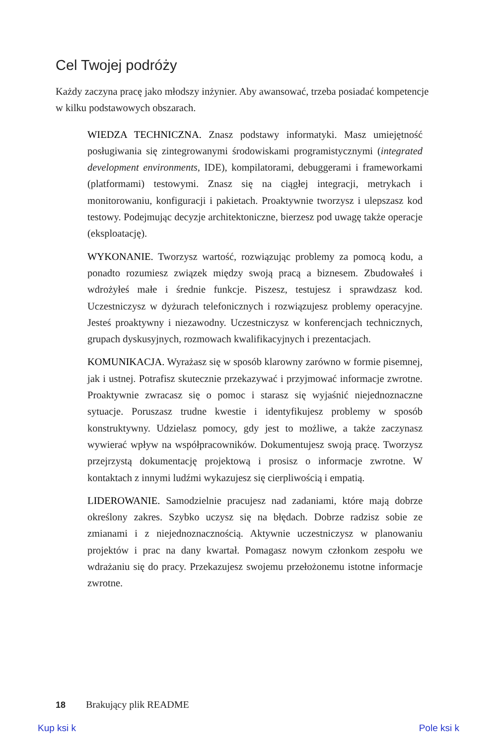Cel Twojej podróży
Każdy zaczyna pracę jako młodszy inżynier. Aby awansować, trzeba posiadać kompetencje w kilku podstawowych obszarach.
WIEDZA TECHNICZNA. Znasz podstawy informatyki. Masz umiejętność posługiwania się zintegrowanymi środowiskami programistycznymi (integrated development environments, IDE), kompilatorami, debuggerami i frameworkami (platformami) testowymi. Znasz się na ciągłej integracji, metrykach i monitorowaniu, konfiguracji i pakietach. Proaktywnie tworzysz i ulepszasz kod testowy. Podejmując decyzje architektoniczne, bierzesz pod uwagę także operacje (eksploatację).
WYKONANIE. Tworzysz wartość, rozwiązując problemy za pomocą kodu, a ponadto rozumiesz związek między swoją pracą a biznesem. Zbudowałeś i wdrożyłeś małe i średnie funkcje. Piszesz, testujesz i sprawdzasz kod. Uczestniczysz w dyżurach telefonicznych i rozwiązujesz problemy operacyjne. Jesteś proaktywny i niezawodny. Uczestniczysz w konferencjach technicznych, grupach dyskusyjnych, rozmowach kwalifikacyjnych i prezentacjach.
KOMUNIKACJA. Wyrażasz się w sposób klarowny zarówno w formie pisemnej, jak i ustnej. Potrafisz skutecznie przekazywać i przyjmować informacje zwrotne. Proaktywnie zwracasz się o pomoc i starasz się wyjaśnić niejednoznaczne sytuacje. Poruszasz trudne kwestie i identyfikujesz problemy w sposób konstruktywny. Udzielasz pomocy, gdy jest to możliwe, a także zaczynasz wywierać wpływ na współpracowników. Dokumentujesz swoją pracę. Tworzysz przejrzystą dokumentację projektową i prosisz o informacje zwrotne. W kontaktach z innymi ludźmi wykazujesz się cierpliwością i empatią.
LIDEROWANIE. Samodzielnie pracujesz nad zadaniami, które mają dobrze określony zakres. Szybko uczysz się na błędach. Dobrze radzisz sobie ze zmianami i z niejednoznacznością. Aktywnie uczestniczysz w planowaniu projektów i prac na dany kwartał. Pomagasz nowym członkom zespołu we wdrażaniu się do pracy. Przekazujesz swojemu przełożonemu istotne informacje zwrotne.
18 Brakujący plik README
Kup ksi k Pole ksi k